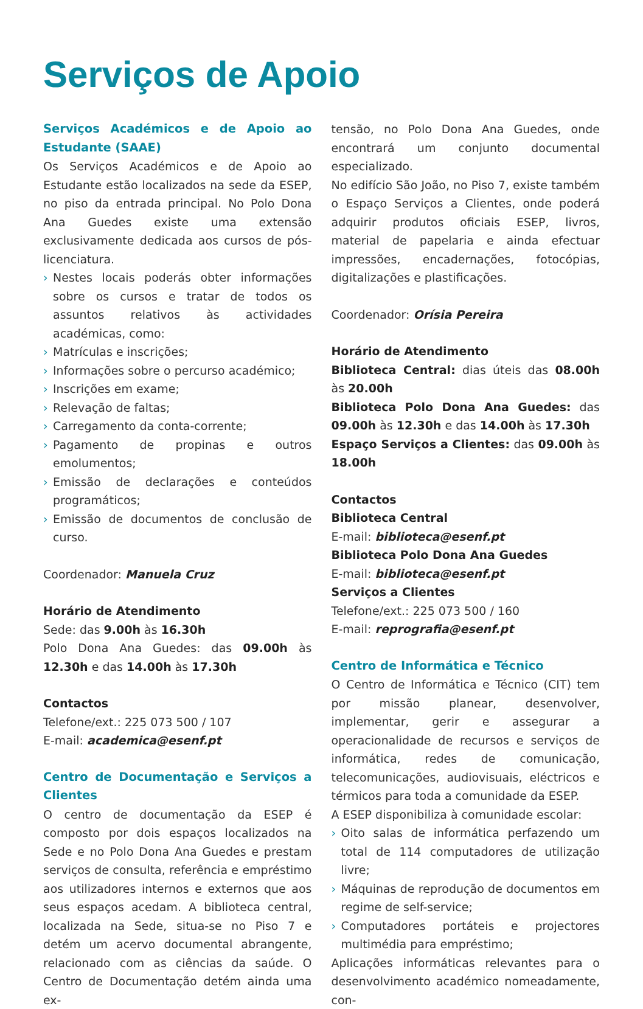Serviços de Apoio
Serviços Académicos e de Apoio ao Estudante (SAAE)
Os Serviços Académicos e de Apoio ao Estudante estão localizados na sede da ESEP, no piso da entrada principal. No Polo Dona Ana Guedes existe uma extensão exclusivamente dedicada aos cursos de pós-licenciatura.
› Nestes locais poderás obter informações sobre os cursos e tratar de todos os assuntos relativos às actividades académicas, como:
› Matrículas e inscrições;
› Informações sobre o percurso académico;
› Inscrições em exame;
› Relevação de faltas;
› Carregamento da conta-corrente;
› Pagamento de propinas e outros emolumentos;
› Emissão de declarações e conteúdos programáticos;
› Emissão de documentos de conclusão de curso.
Coordenador: Manuela Cruz
Horário de Atendimento
Sede: das 9.00h às 16.30h
Polo Dona Ana Guedes: das 09.00h às 12.30h e das 14.00h às 17.30h
Contactos
Telefone/ext.: 225 073 500 / 107
E-mail: academica@esenf.pt
Centro de Documentação e Serviços a Clientes
O centro de documentação da ESEP é composto por dois espaços localizados na Sede e no Polo Dona Ana Guedes e prestam serviços de consulta, referência e empréstimo aos utilizadores internos e externos que aos seus espaços acedam. A biblioteca central, localizada na Sede, situa-se no Piso 7 e detém um acervo documental abrangente, relacionado com as ciências da saúde. O Centro de Documentação detém ainda uma ex-
tensão, no Polo Dona Ana Guedes, onde encontrará um conjunto documental especializado.
No edifício São João, no Piso 7, existe também o Espaço Serviços a Clientes, onde poderá adquirir produtos oficiais ESEP, livros, material de papelaria e ainda efectuar impressões, encadernações, fotocópias, digitalizações e plastificações.
Coordenador: Orísia Pereira
Horário de Atendimento
Biblioteca Central: dias úteis das 08.00h às 20.00h
Biblioteca Polo Dona Ana Guedes: das 09.00h às 12.30h e das 14.00h às 17.30h
Espaço Serviços a Clientes: das 09.00h às 18.00h
Contactos
Biblioteca Central
E-mail: biblioteca@esenf.pt
Biblioteca Polo Dona Ana Guedes
E-mail: biblioteca@esenf.pt
Serviços a Clientes
Telefone/ext.: 225 073 500 / 160
E-mail: reprografia@esenf.pt
Centro de Informática e Técnico
O Centro de Informática e Técnico (CIT) tem por missão planear, desenvolver, implementar, gerir e assegurar a operacionalidade de recursos e serviços de informática, redes de comunicação, telecomunicações, audiovisuais, eléctricos e térmicos para toda a comunidade da ESEP.
A ESEP disponibiliza à comunidade escolar:
› Oito salas de informática perfazendo um total de 114 computadores de utilização livre;
› Máquinas de reprodução de documentos em regime de self-service;
› Computadores portáteis e projectores multimédia para empréstimo;
Aplicações informáticas relevantes para o desenvolvimento académico nomeadamente, con-